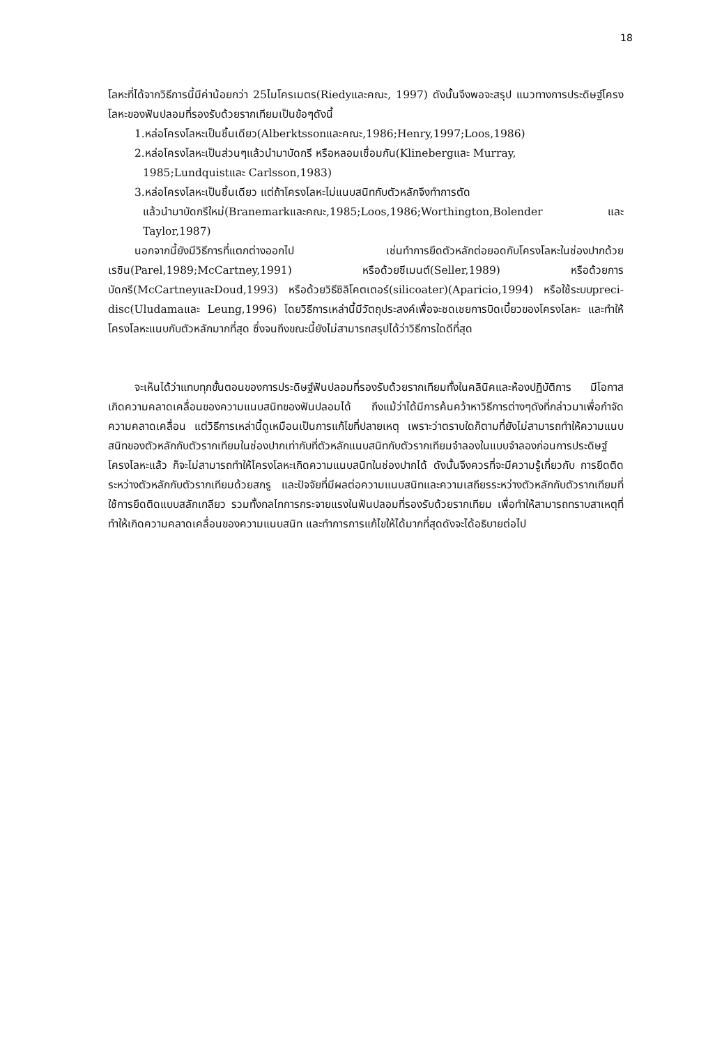18
โลหะที่ได้จากวิธีการนี้มีค่าน้อยกว่า 25ไมโครเมตร(Riedyและคณะ, 1997) ดังนั้นจึงพอจะสรุป แนวทางการประดิษฐ์โครงโลหะของฟันปลอมที่รองรับด้วยรากเทียมเป็นข้อๆดังนี้
1.หล่อโครงโลหะเป็นชิ้นเดียว(Alberktssonและคณะ,1986;Henry,1997;Loos,1986)
2.หล่อโครงโลหะเป็นส่วนๆแล้วนำมาบัดกรี หรือหลอมเชื่อมกัน(Klinebergและ Murray,
1985;Lundquistและ Carlsson,1983)
3.หล่อโครงโลหะเป็นชิ้นเดียว แต่ถ้าโครงโลหะไม่แนบสนิทกับตัวหลักจึงทำการตัด
แล้วนำมาบัดกรีใหม่(Branemarkและคณะ,1985;Loos,1986;Worthington,Bolender และ Taylor,1987)
นอกจากนี้ยังมีวิธีการที่แตกต่างออกไป เช่นทำการยึดตัวหลักต่อยอดกับโครงโลหะในช่องปากด้วยเรซิน(Parel,1989;McCartney,1991) หรือด้วยซีเมนต์(Seller,1989) หรือด้วยการบัดกรี(McCartneyและDoud,1993) หรือด้วยวิธีซิลิโคตเตอร์(silicoater)(Aparicio,1994) หรือใช้ระบบpreci-disc(Uludamaและ Leung,1996) โดยวิธีการเหล่านี้มีวัตถุประสงค์เพื่อจะชดเชยการบิดเบี้ยวของโครงโลหะ และทำให้โครงโลหะแนบกับตัวหลักมากที่สุด ซึ่งจนถึงขณะนี้ยังไม่สามารถสรุปได้ว่าวิธีการใดดีที่สุด
จะเห็นได้ว่าแทบทุกขั้นตอนของการประดิษฐ์ฟันปลอมที่รองรับด้วยรากเทียมทั้งในคลินิคและห้องปฏิบัติการ มีโอกาสเกิดความคลาดเคลื่อนของความแนบสนิทของฟันปลอมได้ ถึงแม้ว่าได้มีการค้นคว้าหาวิธีการต่างๆดังที่กล่าวมาเพื่อกำจัดความคลาดเคลื่อน แต่วิธีการเหล่านี้ดูเหมือนเป็นการแก้ไขที่ปลายเหตุ เพราะว่าตราบใดก็ตามที่ยังไม่สามารถทำให้ความแนบสนิทของตัวหลักกับตัวรากเทียมในช่องปากเท่ากับที่ตัวหลักแนบสนิทกับตัวรากเทียมจำลองในแบบจำลองก่อนการประดิษฐ์โครงโลหะแล้ว ก็จะไม่สามารถทำให้โครงโลหะเกิดความแนบสนิทในช่องปากได้ ดังนั้นจึงควรที่จะมีความรู้เกี่ยวกับ การยึดติดระหว่างตัวหลักกับตัวรากเทียมด้วยสกรู และปัจจัยที่มีผลต่อความแนบสนิทและความเสถียรระหว่างตัวหลักกับตัวรากเทียมที่ใช้การยึดติดแบบสลักเกลียว รวมทั้งกลไกการกระจายแรงในฟันปลอมที่รองรับด้วยรากเทียม เพื่อทำให้สามารถทราบสาเหตุที่ทำให้เกิดความคลาดเคลื่อนของความแนบสนิท และทำการการแก้ไขให้ได้มากที่สุดดังจะได้อธิบายต่อไป